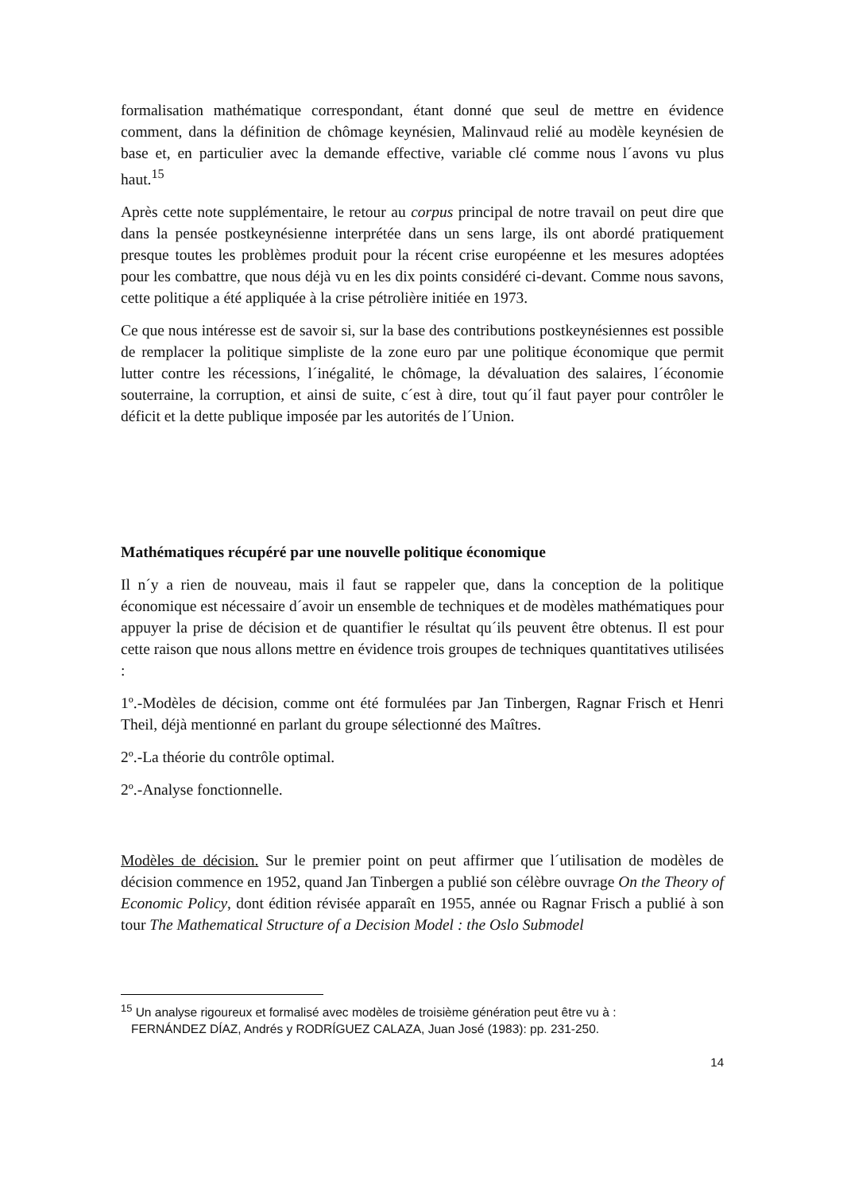formalisation mathématique correspondant, étant donné que seul de mettre en évidence comment, dans la définition de chômage keynésien, Malinvaud relié au modèle keynésien de base et, en particulier avec la demande effective, variable clé comme nous l´avons vu plus haut.<sup>15</sup>
Après cette note supplémentaire, le retour au corpus principal de notre travail on peut dire que dans la pensée postkeynésienne interprétée dans un sens large, ils ont abordé pratiquement presque toutes les problèmes produit pour la récent crise européenne et les mesures adoptées pour les combattre, que nous déjà vu en les dix points considéré ci-devant. Comme nous savons, cette politique a été appliquée à la crise pétrolière initiée en 1973.
Ce que nous intéresse est de savoir si, sur la base des contributions postkeynésiennes est possible de remplacer la politique simpliste de la zone euro par une politique économique que permit lutter contre les récessions, l´inégalité, le chômage, la dévaluation des salaires, l´économie souterraine, la corruption, et ainsi de suite, c´est à dire, tout qu´il faut payer pour contrôler le déficit et la dette publique imposée par les autorités de l´Union.
Mathématiques récupéré par une nouvelle politique économique
Il n´y a rien de nouveau, mais il faut se rappeler que, dans la conception de la politique économique est nécessaire d´avoir un ensemble de techniques et de modèles mathématiques pour appuyer la prise de décision et de quantifier le résultat qu´ils peuvent être obtenus. Il est pour cette raison que nous allons mettre en évidence trois groupes de techniques quantitatives utilisées :
1º.-Modèles de décision, comme ont été formulées par Jan Tinbergen, Ragnar Frisch et Henri Theil, déjà mentionné en parlant du groupe sélectionné des Maîtres.
2º.-La théorie du contrôle optimal.
2º.-Analyse fonctionnelle.
Modèles de décision. Sur le premier point on peut affirmer que l´utilisation de modèles de décision commence en 1952, quand Jan Tinbergen a publié son célèbre ouvrage On the Theory of Economic Policy, dont édition révisée apparaît en 1955, année ou Ragnar Frisch a publié à son tour The Mathematical Structure of a Decision Model : the Oslo Submodel
<sup>15</sup> Un analyse rigoureux et formalisé avec modèles de troisième génération peut être vu à :
FERNÁNDEZ DÍAZ, Andrés y RODRÍGUEZ CALAZA, Juan José (1983): pp. 231-250.
14